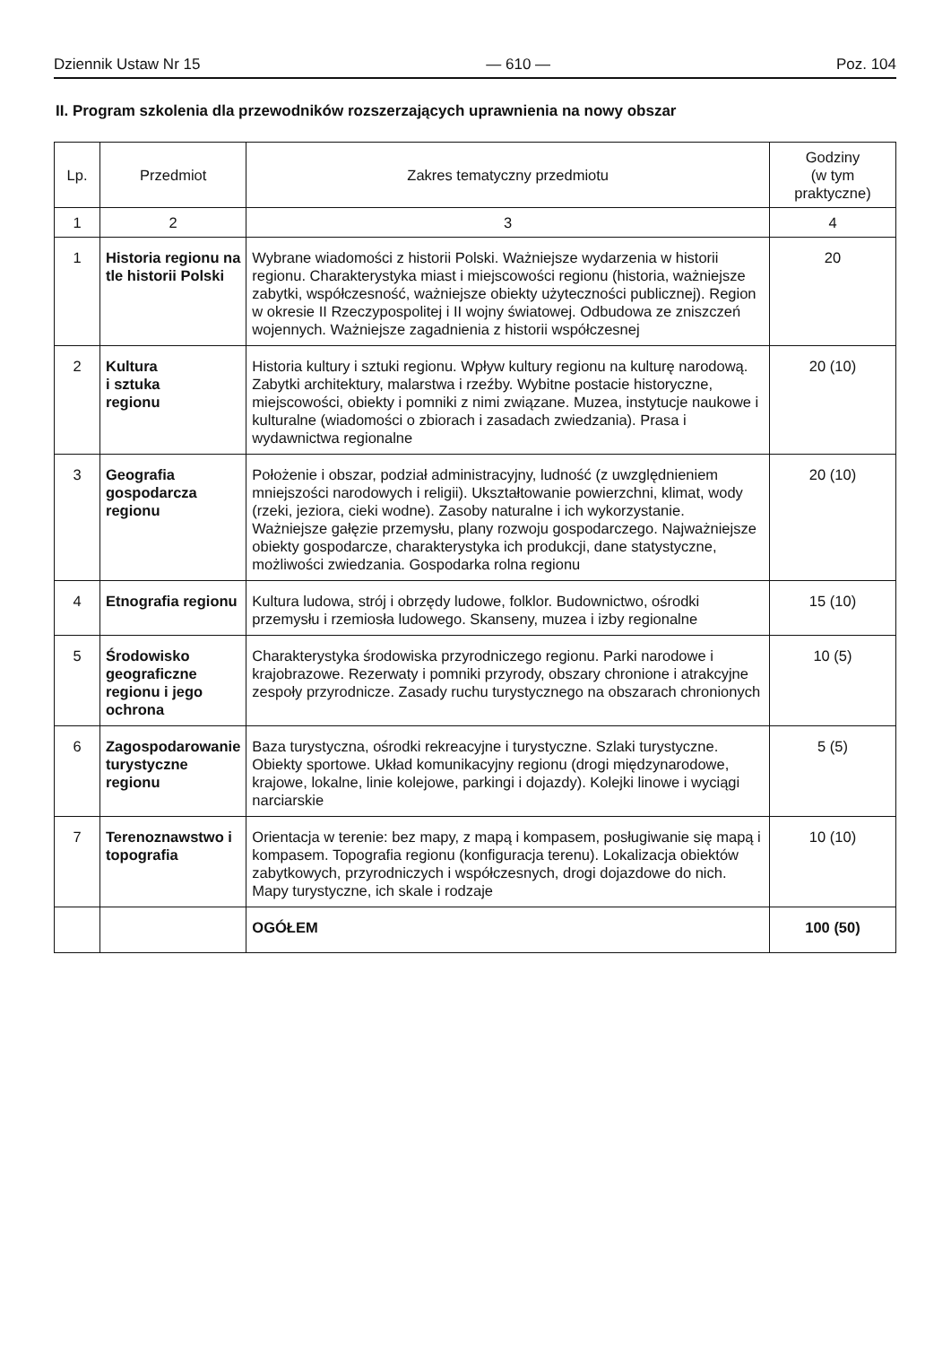Dziennik Ustaw Nr 15 — 610 — Poz. 104
II. Program szkolenia dla przewodników rozszerzających uprawnienia na nowy obszar
| Lp. | Przedmiot | Zakres tematyczny przedmiotu | Godziny (w tym praktyczne) |
| --- | --- | --- | --- |
| 1 | 2 | 3 | 4 |
| 1 | Historia regionu na tle historii Polski | Wybrane wiadomości z historii Polski. Ważniejsze wydarzenia w historii regionu. Charakterystyka miast i miejscowości regionu (historia, ważniejsze zabytki, współczesność, ważniejsze obiekty użyteczności publicznej). Region w okresie II Rzeczypospolitej i II wojny światowej. Odbudowa ze zniszczeń wojennych. Ważniejsze zagadnienia z historii współczesnej | 20 |
| 2 | Kultura i sztuka regionu | Historia kultury i sztuki regionu. Wpływ kultury regionu na kulturę narodową. Zabytki architektury, malarstwa i rzeźby. Wybitne postacie historyczne, miejscowości, obiekty i pomniki z nimi związane. Muzea, instytucje naukowe i kulturalne (wiadomości o zbiorach i zasadach zwiedzania). Prasa i wydawnictwa regionalne | 20 (10) |
| 3 | Geografia gospodarcza regionu | Położenie i obszar, podział administracyjny, ludność (z uwzględnieniem mniejszości narodowych i religii). Ukształtowanie powierzchni, klimat, wody (rzeki, jeziora, cieki wodne). Zasoby naturalne i ich wykorzystanie. Ważniejsze gałęzie przemysłu, plany rozwoju gospodarczego. Najważniejsze obiekty gospodarcze, charakterystyka ich produkcji, dane statystyczne, możliwości zwiedzania. Gospodarka rolna regionu | 20 (10) |
| 4 | Etnografia regionu | Kultura ludowa, strój i obrzędy ludowe, folklor. Budownictwo, ośrodki przemysłu i rzemiosła ludowego. Skanseny, muzea i izby regionalne | 15 (10) |
| 5 | Środowisko geograficzne regionu i jego ochrona | Charakterystyka środowiska przyrodniczego regionu. Parki narodowe i krajobrazowe. Rezerwaty i pomniki przyrody, obszary chronione i atrakcyjne zespoły przyrodnicze. Zasady ruchu turystycznego na obszarach chronionych | 10 (5) |
| 6 | Zagospodarowanie turystyczne regionu | Baza turystyczna, ośrodki rekreacyjne i turystyczne. Szlaki turystyczne. Obiekty sportowe. Układ komunikacyjny regionu (drogi międzynarodowe, krajowe, lokalne, linie kolejowe, parkingi i dojazdy). Kolejki linowe i wyciągi narciarskie | 5 (5) |
| 7 | Terenoznawstwo i topografia | Orientacja w terenie: bez mapy, z mapą i kompasem, posługiwanie się mapą i kompasem. Topografia regionu (konfiguracja terenu). Lokalizacja obiektów zabytkowych, przyrodniczych i współczesnych, drogi dojazdowe do nich. Mapy turystyczne, ich skale i rodzaje | 10 (10) |
| | | OGÓŁEM | 100 (50) |